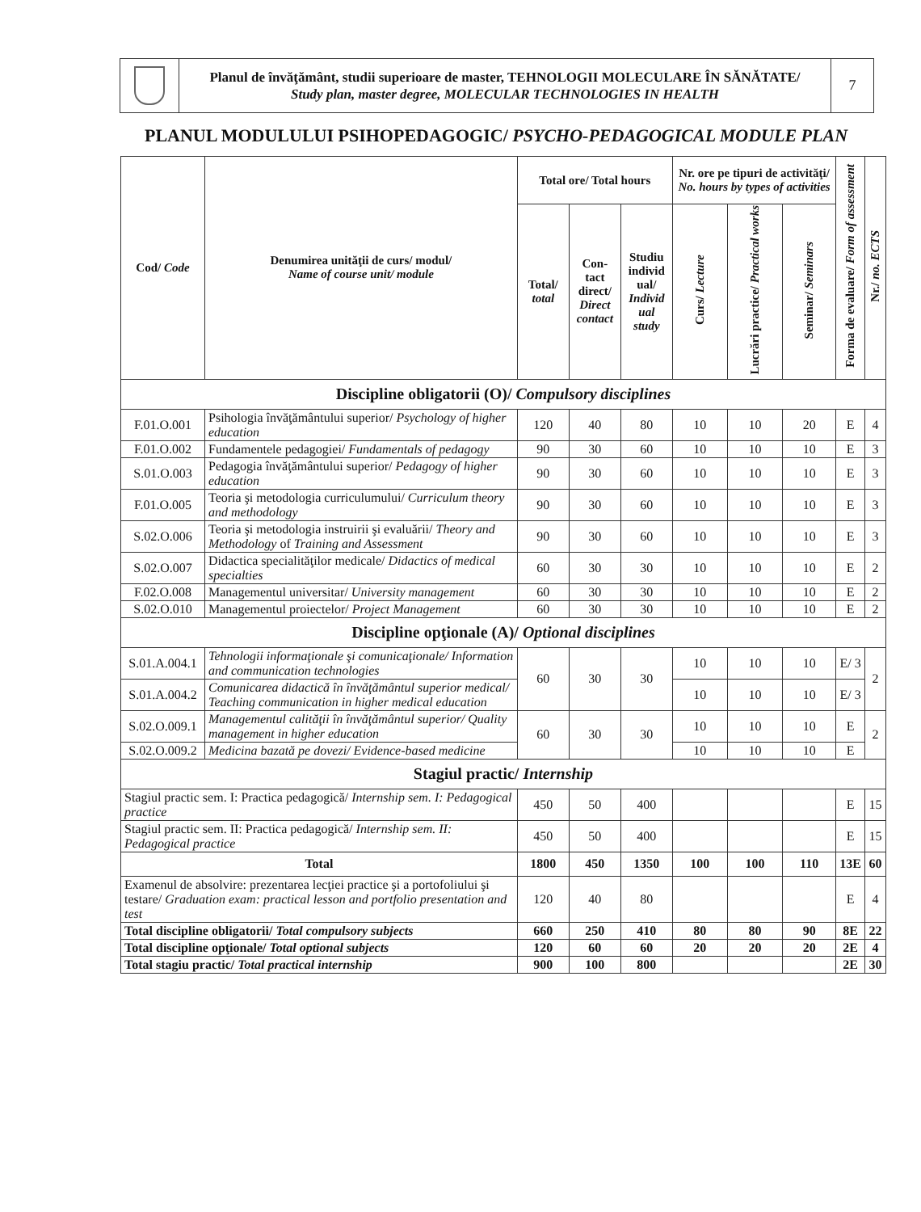Planul de învăţământ, studii superioare de master, TEHNOLOGII MOLECULARE ÎN SĂNĂTATE/
Study plan, master degree, MOLECULAR TECHNOLOGIES IN HEALTH
7
PLANUL MODULULUI PSIHOPEDAGOGIC/ PSYCHO-PEDAGOGICAL MODULE PLAN
| Cod/ Code | Denumirea unităţii de curs/ modul/ Name of course unit/ module | Total ore/ Total hours | | | Nr. ore pe tipuri de activităţi/ No. hours by types of activities | | | Forma de evaluare/ Form of assessment | Nr./ no. ECTS |
| --- | --- | --- | --- | --- | --- | --- | --- | --- | --- |
| | | Total/ total | Con-tact direct/ Direct contact | Studiu individ ual/ Individ ual study | Curs/ Lecture | Lucrări practice/ Practical works | Seminar/ Seminars | | |
| Discipline obligatorii (O)/ Compulsory disciplines | | | | | | | | | |
| F.01.O.001 | Psihologia învăţământului superior/ Psychology of higher education | 120 | 40 | 80 | 10 | 10 | 20 | E | 4 |
| F.01.O.002 | Fundamentele pedagogiei/ Fundamentals of pedagogy | 90 | 30 | 60 | 10 | 10 | 10 | E | 3 |
| S.01.O.003 | Pedagogia învăţământului superior/ Pedagogy of higher education | 90 | 30 | 60 | 10 | 10 | 10 | E | 3 |
| F.01.O.005 | Teoria şi metodologia curriculumului/ Curriculum theory and methodology | 90 | 30 | 60 | 10 | 10 | 10 | E | 3 |
| S.02.O.006 | Teoria şi metodologia instruirii şi evaluării/ Theory and Methodology of Training and Assessment | 90 | 30 | 60 | 10 | 10 | 10 | E | 3 |
| S.02.O.007 | Didactica specialităţilor medicale/ Didactics of medical specialties | 60 | 30 | 30 | 10 | 10 | 10 | E | 2 |
| F.02.O.008 | Managementul universitar/ University management | 60 | 30 | 30 | 10 | 10 | 10 | E | 2 |
| S.02.O.010 | Managementul proiectelor/ Project Management | 60 | 30 | 30 | 10 | 10 | 10 | E | 2 |
| Discipline opţionale (A)/ Optional disciplines | | | | | | | | | |
| S.01.A.004.1 | Tehnologii informaţionale şi comunicaţionale/ Information and communication technologies | 60 | 30 | 30 | 10 | 10 | 10 | E/ 3 | 2 |
| S.01.A.004.2 | Comunicarea didactică în învăţământul superior medical/ Teaching communication in higher medical education | | | | 10 | 10 | 10 | E/ 3 | |
| S.02.O.009.1 | Managementul calităţii în învăţământul superior/ Quality management in higher education | 60 | 30 | 30 | 10 | 10 | 10 | E | 2 |
| S.02.O.009.2 | Medicina bazată pe dovezi/ Evidence-based medicine | | | | 10 | 10 | 10 | E | |
| Stagiul practic/ Internship | | | | | | | | | |
| Stagiul practic sem. I: Practica pedagogică/ Internship sem. I: Pedagogical practice | | 450 | 50 | 400 | | | | E | 15 |
| Stagiul practic sem. II: Practica pedagogică/ Internship sem. II: Pedagogical practice | | 450 | 50 | 400 | | | | E | 15 |
| Total | | 1800 | 450 | 1350 | 100 | 100 | 110 | 13E | 60 |
| Examenul de absolvire: prezentarea lecţiei practice şi a portofoliului şi testare/ Graduation exam: practical lesson and portfolio presentation and test | | 120 | 40 | 80 | | | | E | 4 |
| Total discipline obligatorii/ Total compulsory subjects | | 660 | 250 | 410 | 80 | 80 | 90 | 8E | 22 |
| Total discipline opţionale/ Total optional subjects | | 120 | 60 | 60 | 20 | 20 | 20 | 2E | 4 |
| Total stagiu practic/ Total practical internship | | 900 | 100 | 800 | | | | 2E | 30 |